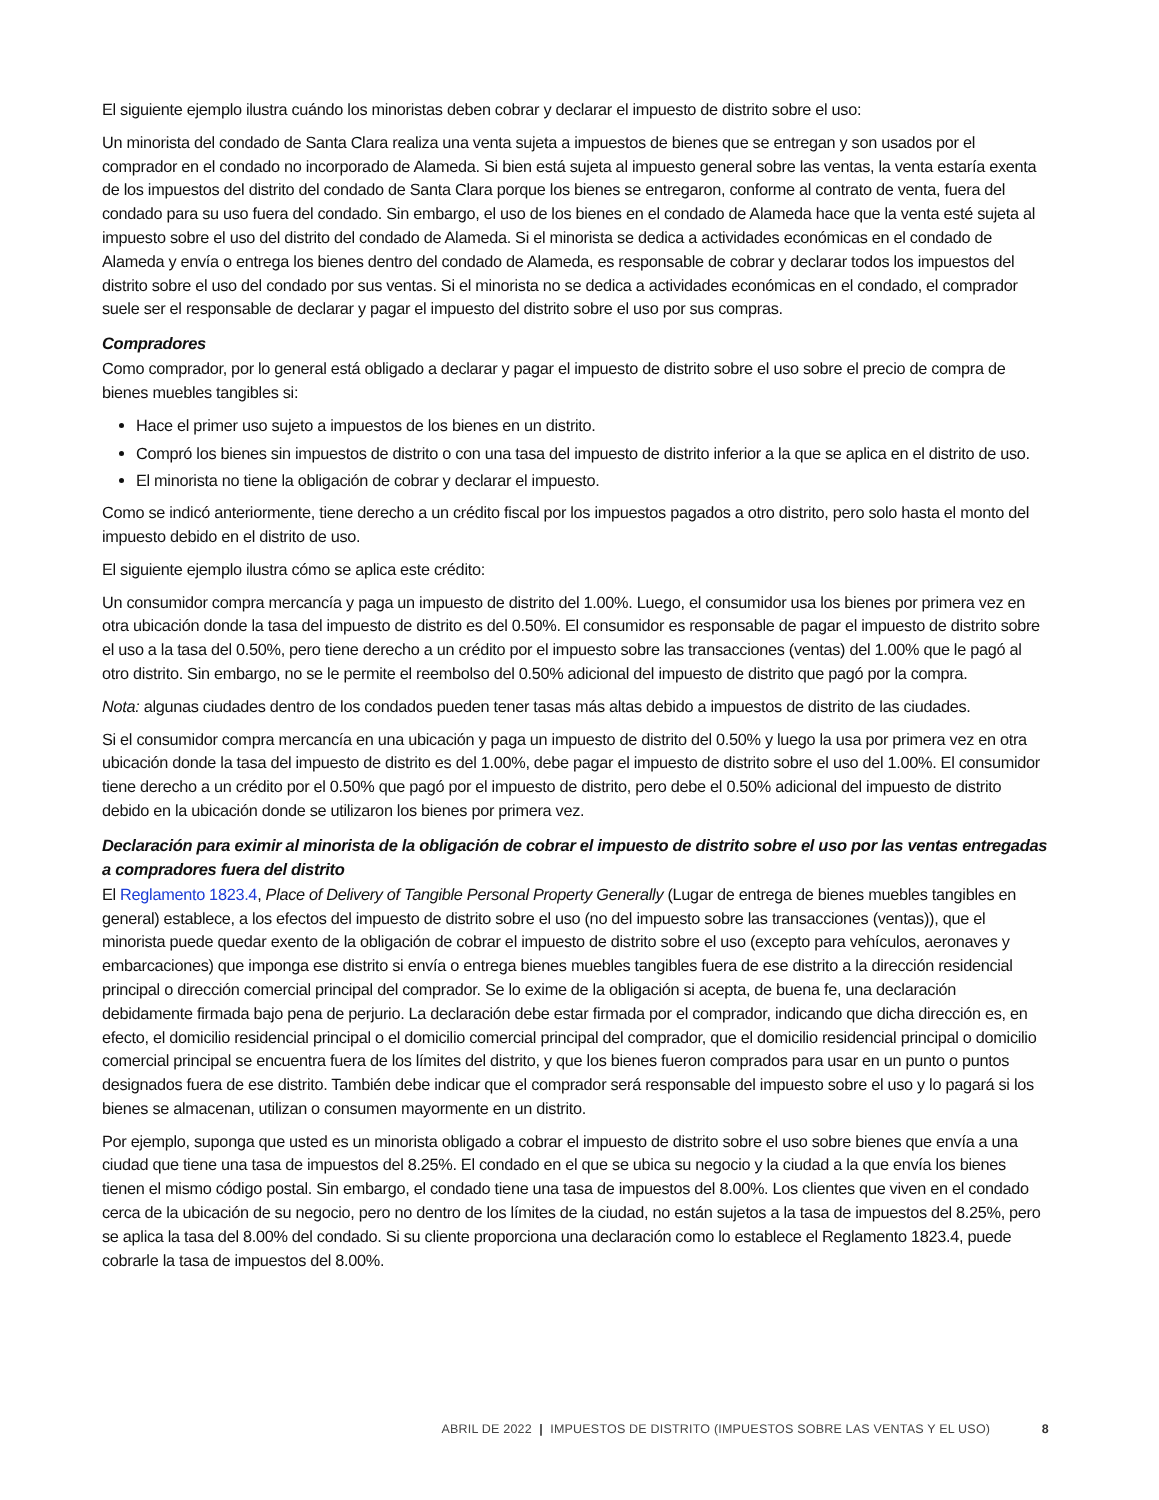El siguiente ejemplo ilustra cuándo los minoristas deben cobrar y declarar el impuesto de distrito sobre el uso:
Un minorista del condado de Santa Clara realiza una venta sujeta a impuestos de bienes que se entregan y son usados por el comprador en el condado no incorporado de Alameda. Si bien está sujeta al impuesto general sobre las ventas, la venta estaría exenta de los impuestos del distrito del condado de Santa Clara porque los bienes se entregaron, conforme al contrato de venta, fuera del condado para su uso fuera del condado. Sin embargo, el uso de los bienes en el condado de Alameda hace que la venta esté sujeta al impuesto sobre el uso del distrito del condado de Alameda. Si el minorista se dedica a actividades económicas en el condado de Alameda y envía o entrega los bienes dentro del condado de Alameda, es responsable de cobrar y declarar todos los impuestos del distrito sobre el uso del condado por sus ventas. Si el minorista no se dedica a actividades económicas en el condado, el comprador suele ser el responsable de declarar y pagar el impuesto del distrito sobre el uso por sus compras.
Compradores
Como comprador, por lo general está obligado a declarar y pagar el impuesto de distrito sobre el uso sobre el precio de compra de bienes muebles tangibles si:
Hace el primer uso sujeto a impuestos de los bienes en un distrito.
Compró los bienes sin impuestos de distrito o con una tasa del impuesto de distrito inferior a la que se aplica en el distrito de uso.
El minorista no tiene la obligación de cobrar y declarar el impuesto.
Como se indicó anteriormente, tiene derecho a un crédito fiscal por los impuestos pagados a otro distrito, pero solo hasta el monto del impuesto debido en el distrito de uso.
El siguiente ejemplo ilustra cómo se aplica este crédito:
Un consumidor compra mercancía y paga un impuesto de distrito del 1.00%. Luego, el consumidor usa los bienes por primera vez en otra ubicación donde la tasa del impuesto de distrito es del 0.50%. El consumidor es responsable de pagar el impuesto de distrito sobre el uso a la tasa del 0.50%, pero tiene derecho a un crédito por el impuesto sobre las transacciones (ventas) del 1.00% que le pagó al otro distrito. Sin embargo, no se le permite el reembolso del 0.50% adicional del impuesto de distrito que pagó por la compra.
Nota: algunas ciudades dentro de los condados pueden tener tasas más altas debido a impuestos de distrito de las ciudades.
Si el consumidor compra mercancía en una ubicación y paga un impuesto de distrito del 0.50% y luego la usa por primera vez en otra ubicación donde la tasa del impuesto de distrito es del 1.00%, debe pagar el impuesto de distrito sobre el uso del 1.00%. El consumidor tiene derecho a un crédito por el 0.50% que pagó por el impuesto de distrito, pero debe el 0.50% adicional del impuesto de distrito debido en la ubicación donde se utilizaron los bienes por primera vez.
Declaración para eximir al minorista de la obligación de cobrar el impuesto de distrito sobre el uso por las ventas entregadas a compradores fuera del distrito
El Reglamento 1823.4, Place of Delivery of Tangible Personal Property Generally (Lugar de entrega de bienes muebles tangibles en general) establece, a los efectos del impuesto de distrito sobre el uso (no del impuesto sobre las transacciones (ventas)), que el minorista puede quedar exento de la obligación de cobrar el impuesto de distrito sobre el uso (excepto para vehículos, aeronaves y embarcaciones) que imponga ese distrito si envía o entrega bienes muebles tangibles fuera de ese distrito a la dirección residencial principal o dirección comercial principal del comprador. Se lo exime de la obligación si acepta, de buena fe, una declaración debidamente firmada bajo pena de perjurio. La declaración debe estar firmada por el comprador, indicando que dicha dirección es, en efecto, el domicilio residencial principal o el domicilio comercial principal del comprador, que el domicilio residencial principal o domicilio comercial principal se encuentra fuera de los límites del distrito, y que los bienes fueron comprados para usar en un punto o puntos designados fuera de ese distrito. También debe indicar que el comprador será responsable del impuesto sobre el uso y lo pagará si los bienes se almacenan, utilizan o consumen mayormente en un distrito.
Por ejemplo, suponga que usted es un minorista obligado a cobrar el impuesto de distrito sobre el uso sobre bienes que envía a una ciudad que tiene una tasa de impuestos del 8.25%. El condado en el que se ubica su negocio y la ciudad a la que envía los bienes tienen el mismo código postal. Sin embargo, el condado tiene una tasa de impuestos del 8.00%. Los clientes que viven en el condado cerca de la ubicación de su negocio, pero no dentro de los límites de la ciudad, no están sujetos a la tasa de impuestos del 8.25%, pero se aplica la tasa del 8.00% del condado. Si su cliente proporciona una declaración como lo establece el Reglamento 1823.4, puede cobrarle la tasa de impuestos del 8.00%.
ABRIL DE 2022 | IMPUESTOS DE DISTRITO (IMPUESTOS SOBRE LAS VENTAS Y EL USO) 8